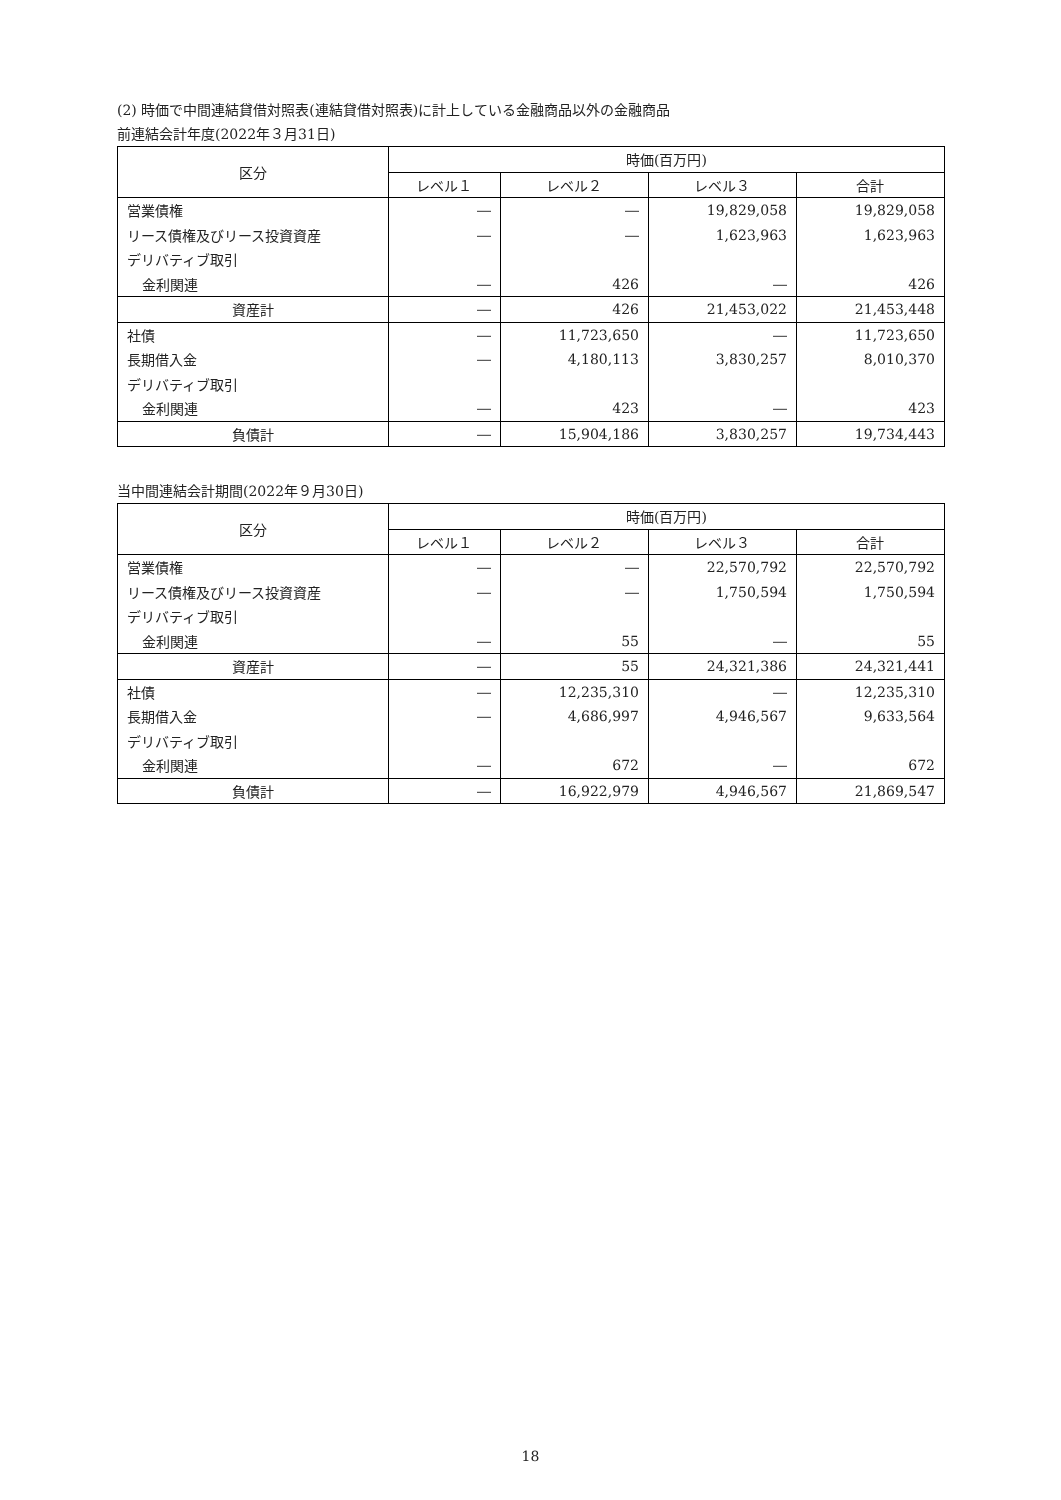(2) 時価で中間連結貸借対照表(連結貸借対照表)に計上している金融商品以外の金融商品
前連結会計年度(2022年３月31日)
| 区分 | 時価(百万円) | | | |
| --- | --- | --- | --- | --- |
| | レベル１ | レベル２ | レベル３ | 合計 |
| 営業債権 | ― | ― | 19,829,058 | 19,829,058 |
| リース債権及びリース投資資産 | ― | ― | 1,623,963 | 1,623,963 |
| デリバティブ取引 | | | | |
| 金利関連 | ― | 426 | ― | 426 |
| 資産計 | ― | 426 | 21,453,022 | 21,453,448 |
| 社債 | ― | 11,723,650 | ― | 11,723,650 |
| 長期借入金 | ― | 4,180,113 | 3,830,257 | 8,010,370 |
| デリバティブ取引 | | | | |
| 金利関連 | ― | 423 | ― | 423 |
| 負債計 | ― | 15,904,186 | 3,830,257 | 19,734,443 |
当中間連結会計期間(2022年９月30日)
| 区分 | 時価(百万円) | | | |
| --- | --- | --- | --- | --- |
| | レベル１ | レベル２ | レベル３ | 合計 |
| 営業債権 | ― | ― | 22,570,792 | 22,570,792 |
| リース債権及びリース投資資産 | ― | ― | 1,750,594 | 1,750,594 |
| デリバティブ取引 | | | | |
| 金利関連 | ― | 55 | ― | 55 |
| 資産計 | ― | 55 | 24,321,386 | 24,321,441 |
| 社債 | ― | 12,235,310 | ― | 12,235,310 |
| 長期借入金 | ― | 4,686,997 | 4,946,567 | 9,633,564 |
| デリバティブ取引 | | | | |
| 金利関連 | ― | 672 | ― | 672 |
| 負債計 | ― | 16,922,979 | 4,946,567 | 21,869,547 |
18